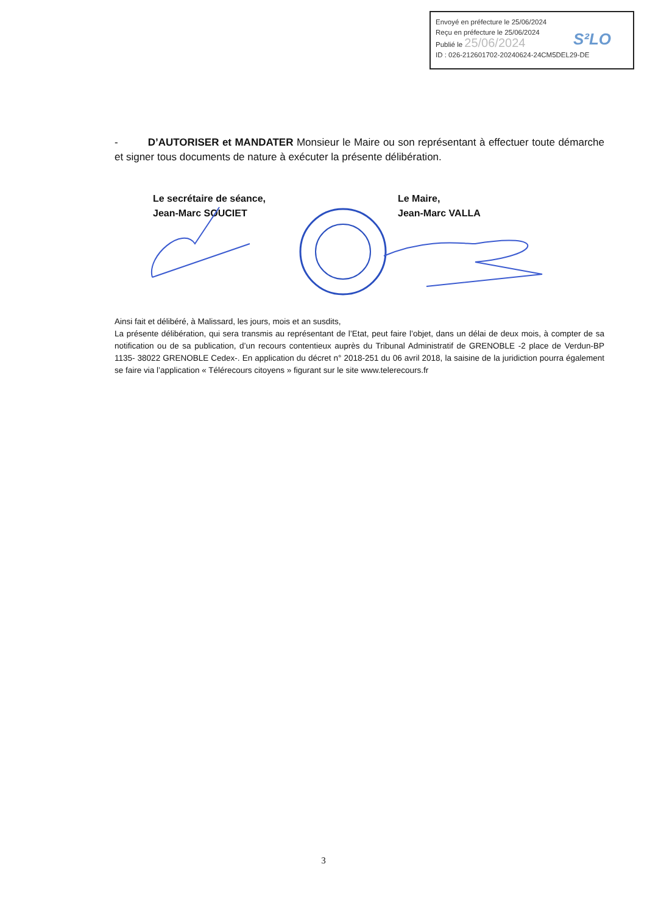Envoyé en préfecture le 25/06/2024
Reçu en préfecture le 25/06/2024
Publié le 25/06/2024
ID : 026-212601702-20240624-24CM5DEL29-DE
S²LO
- D’AUTORISER et MANDATER Monsieur le Maire ou son représentant à effectuer toute démarche et signer tous documents de nature à exécuter la présente délibération.
Le secrétaire de séance,
Jean-Marc SOUCIET
Le Maire,
Jean-Marc VALLA
Ainsi fait et délibéré, à Malissard, les jours, mois et an susdits,
La présente délibération, qui sera transmis au représentant de l’Etat, peut faire l’objet, dans un délai de deux mois, à compter de sa notification ou de sa publication, d’un recours contentieux auprès du Tribunal Administratif de GRENOBLE -2 place de Verdun-BP 1135- 38022 GRENOBLE Cedex-. En application du décret n° 2018-251 du 06 avril 2018, la saisine de la juridiction pourra également se faire via l’application « Télérecours citoyens » figurant sur le site www.telerecours.fr
3